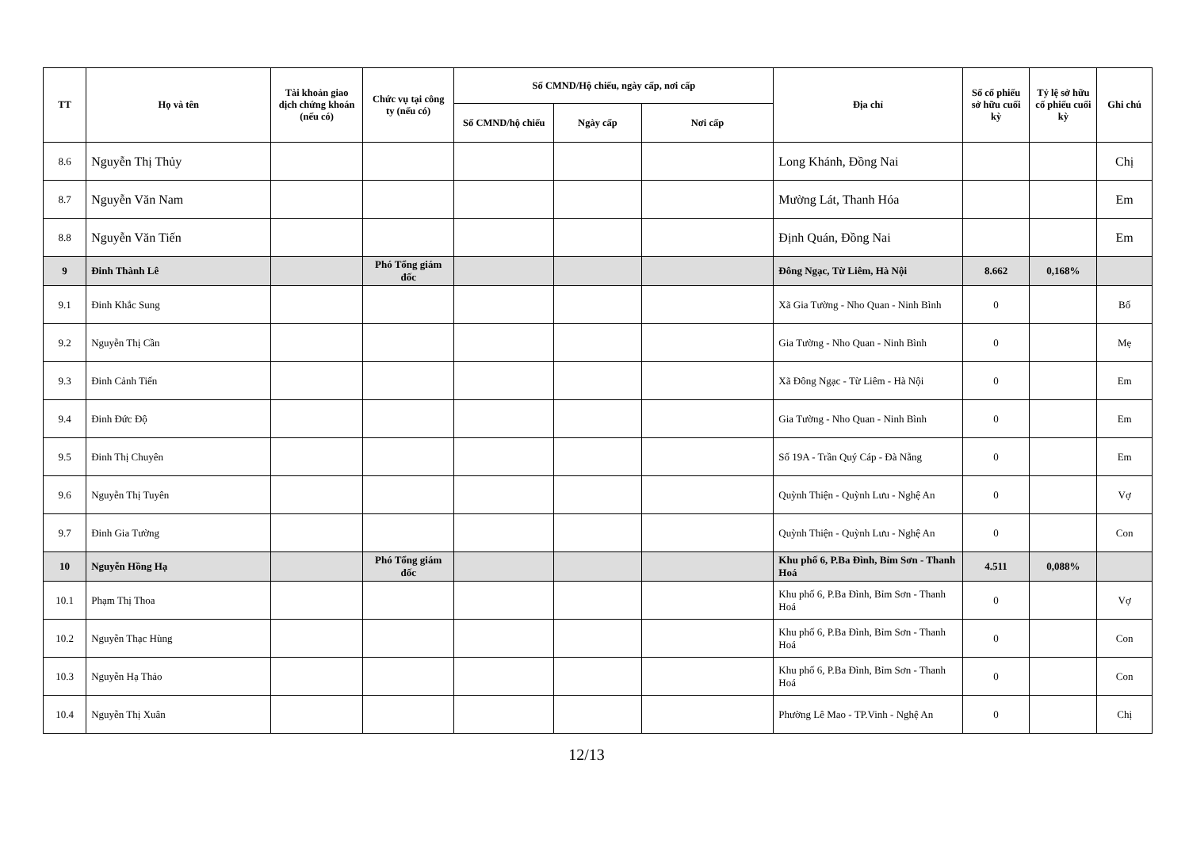| TT | Họ và tên | Tài khoản giao dịch chứng khoán (nếu có) | Chức vụ tại công ty (nếu có) | Số CMND/Hộ chiếu, ngày cấp, nơi cấp | | | Địa chỉ | Số cổ phiếu sở hữu cuối kỳ | Tỷ lệ sở hữu cổ phiếu cuối kỳ | Ghi chú |
| --- | --- | --- | --- | --- | --- | --- | --- | --- | --- | --- |
| | | | | Số CMND/hộ chiếu | Ngày cấp | Nơi cấp | | | | |
| 8.6 | Nguyễn Thị Thủy | | | | | | Long Khánh, Đồng Nai | | | Chị |
| 8.7 | Nguyễn Văn Nam | | | | | | Mường Lát, Thanh Hóa | | | Em |
| 8.8 | Nguyễn Văn Tiến | | | | | | Định Quán, Đồng Nai | | | Em |
| 9 | Đinh Thành Lê | | Phó Tổng giám đốc | | | | Đông Ngạc, Từ Liêm, Hà Nội | 8.662 | 0,168% | |
| 9.1 | Đinh Khắc Sung | | | | | | Xã Gia Tường - Nho Quan - Ninh Bình | 0 | | Bố |
| 9.2 | Nguyễn Thị Cần | | | | | | Gia Tường - Nho Quan - Ninh Bình | 0 | | Mẹ |
| 9.3 | Đinh Cảnh Tiến | | | | | | Xã Đông Ngạc - Từ Liêm - Hà Nội | 0 | | Em |
| 9.4 | Đinh Đức Độ | | | | | | Gia Tường - Nho Quan - Ninh Bình | 0 | | Em |
| 9.5 | Đinh Thị Chuyên | | | | | | Số 19A - Trần Quý Cáp - Đà Nẵng | 0 | | Em |
| 9.6 | Nguyễn Thị Tuyên | | | | | | Quỳnh Thiện - Quỳnh Lưu - Nghệ An | 0 | | Vợ |
| 9.7 | Đinh Gia Tường | | | | | | Quỳnh Thiện - Quỳnh Lưu - Nghệ An | 0 | | Con |
| 10 | Nguyễn Hồng Hạ | | Phó Tổng giám đốc | | | | Khu phố 6, P.Ba Đình, Bỉm Sơn - Thanh Hoá | 4.511 | 0,088% | |
| 10.1 | Phạm Thị Thoa | | | | | | Khu phố 6, P.Ba Đình, Bỉm Sơn - Thanh Hoá | 0 | | Vợ |
| 10.2 | Nguyễn Thạc Hùng | | | | | | Khu phố 6, P.Ba Đình, Bỉm Sơn - Thanh Hoá | 0 | | Con |
| 10.3 | Nguyễn Hạ Thảo | | | | | | Khu phố 6, P.Ba Đình, Bỉm Sơn - Thanh Hoá | 0 | | Con |
| 10.4 | Nguyễn Thị Xuân | | | | | | Phường Lê Mao - TP.Vinh - Nghệ An | 0 | | Chị |
12/13